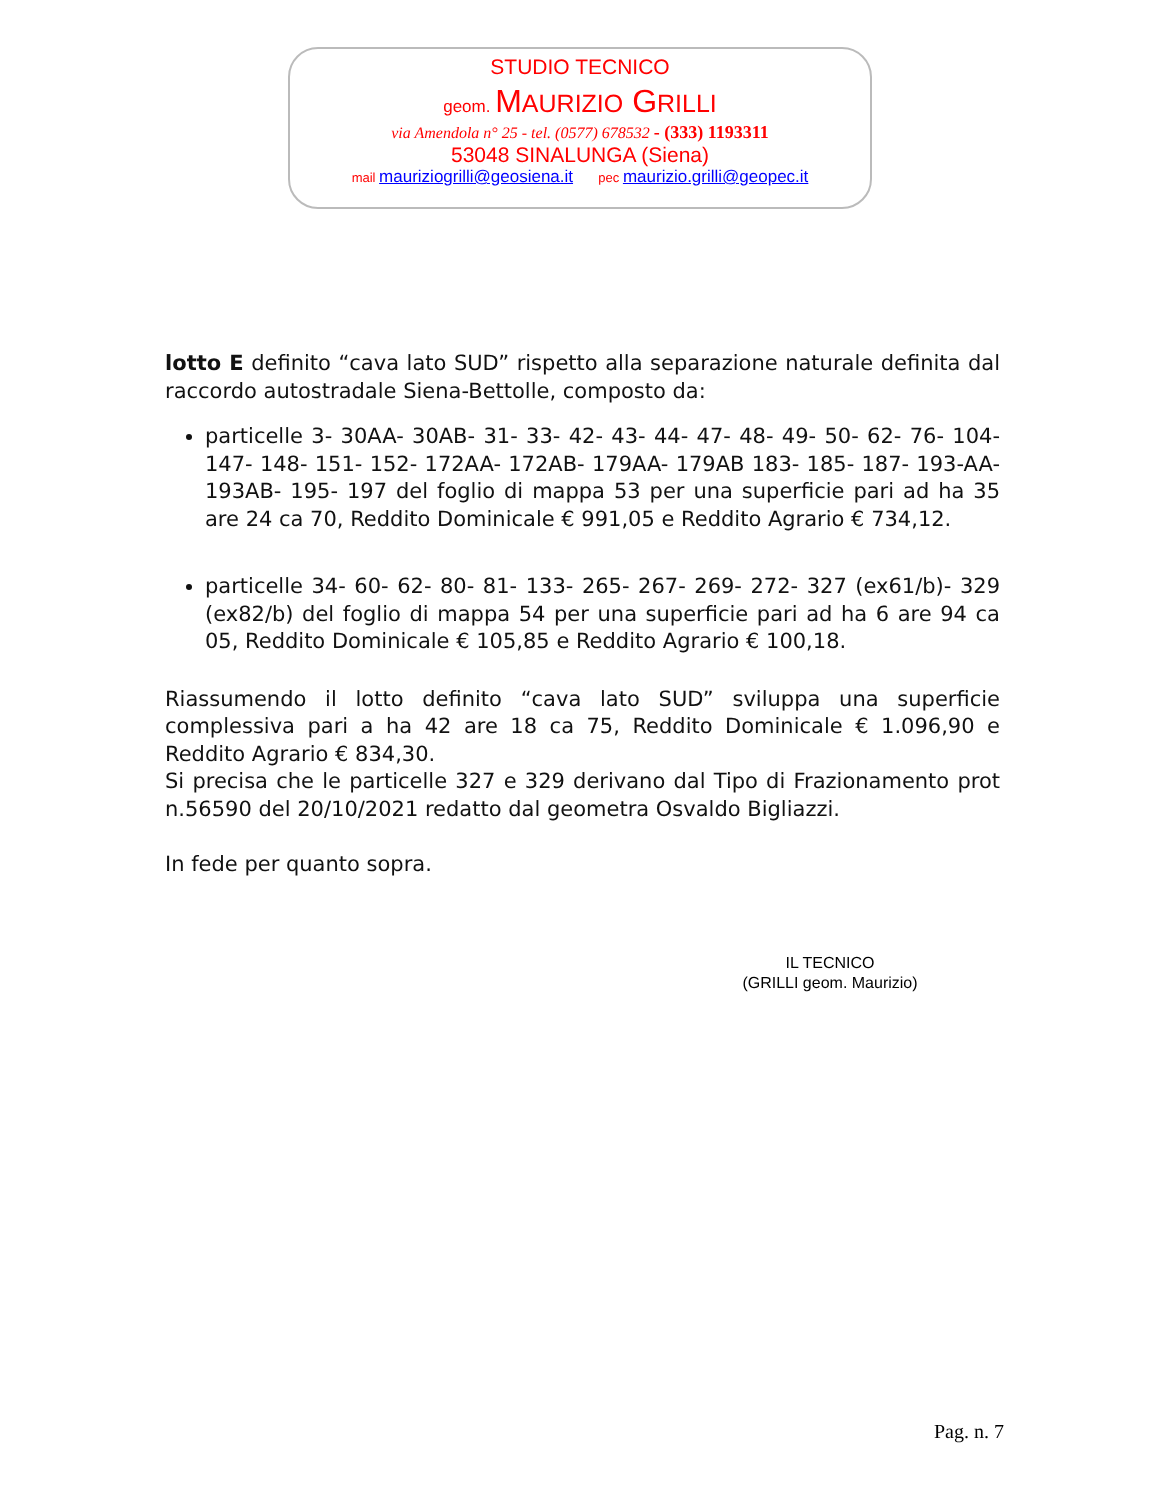STUDIO TECNICO
geom. MAURIZIO GRILLI
via Amendola n° 25 - tel. (0577) 678532 - (333) 1193311
53048 SINALUNGA (Siena)
mail mauriziogrilli@geosiena.it pec maurizio.grilli@geopec.it
lotto E definito “cava lato SUD” rispetto alla separazione naturale definita dal raccordo autostradale Siena-Bettolle, composto da:
particelle 3- 30AA- 30AB- 31- 33- 42- 43- 44- 47- 48- 49- 50- 62- 76- 104- 147- 148- 151- 152- 172AA- 172AB- 179AA- 179AB 183- 185- 187- 193-AA- 193AB- 195- 197 del foglio di mappa 53 per una superficie pari ad ha 35 are 24 ca 70, Reddito Dominicale € 991,05 e Reddito Agrario € 734,12.
particelle 34- 60- 62- 80- 81- 133- 265- 267- 269- 272- 327 (ex61/b)- 329 (ex82/b) del foglio di mappa 54 per una superficie pari ad ha 6 are 94 ca 05, Reddito Dominicale € 105,85 e Reddito Agrario € 100,18.
Riassumendo il lotto definito “cava lato SUD” sviluppa una superficie complessiva pari a ha 42 are 18 ca 75, Reddito Dominicale € 1.096,90 e Reddito Agrario € 834,30.
Si precisa che le particelle 327 e 329 derivano dal Tipo di Frazionamento prot n.56590 del 20/10/2021 redatto dal geometra Osvaldo Bigliazzi.
In fede per quanto sopra.
IL TECNICO
(GRILLI geom. Maurizio)
Pag. n. 7